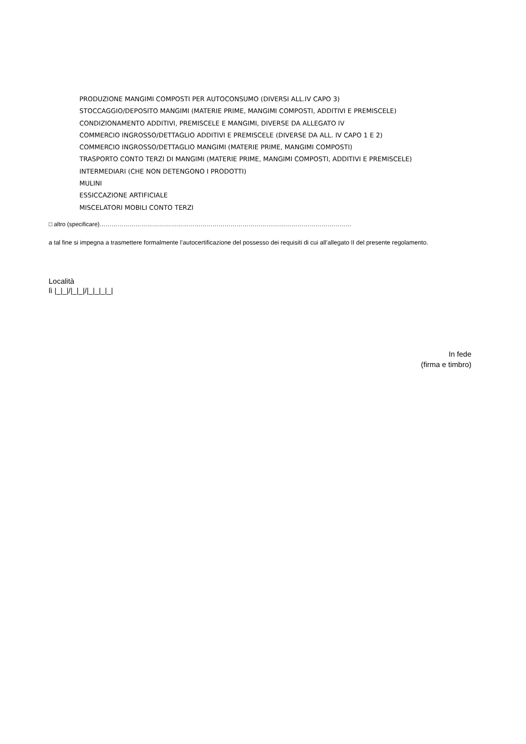PRODUZIONE MANGIMI COMPOSTI PER AUTOCONSUMO (DIVERSI ALL.IV CAPO 3)
STOCCAGGIO/DEPOSITO MANGIMI (MATERIE PRIME, MANGIMI COMPOSTI, ADDITIVI E PREMISCELE)
CONDIZIONAMENTO ADDITIVI, PREMISCELE E MANGIMI, DIVERSE DA ALLEGATO IV
COMMERCIO INGROSSO/DETTAGLIO ADDITIVI E PREMISCELE (DIVERSE DA ALL. IV CAPO 1 E 2)
COMMERCIO INGROSSO/DETTAGLIO MANGIMI (MATERIE PRIME, MANGIMI COMPOSTI)
TRASPORTO CONTO TERZI DI MANGIMI (MATERIE PRIME, MANGIMI COMPOSTI, ADDITIVI E PREMISCELE)
INTERMEDIARI (CHE NON DETENGONO I PRODOTTI)
MULINI
ESSICCAZIONE ARTIFICIALE
MISCELATORI MOBILI CONTO TERZI
□ altro (specificare)…………………………………………………………………………….…………………………………
a tal fine si impegna a trasmettere formalmente l’autocertificazione del possesso dei requisiti di cui all’allegato II del presente regolamento.
Località
lì |_|_|/|_|_|/|_|_|_|_|
In fede
(firma e timbro)